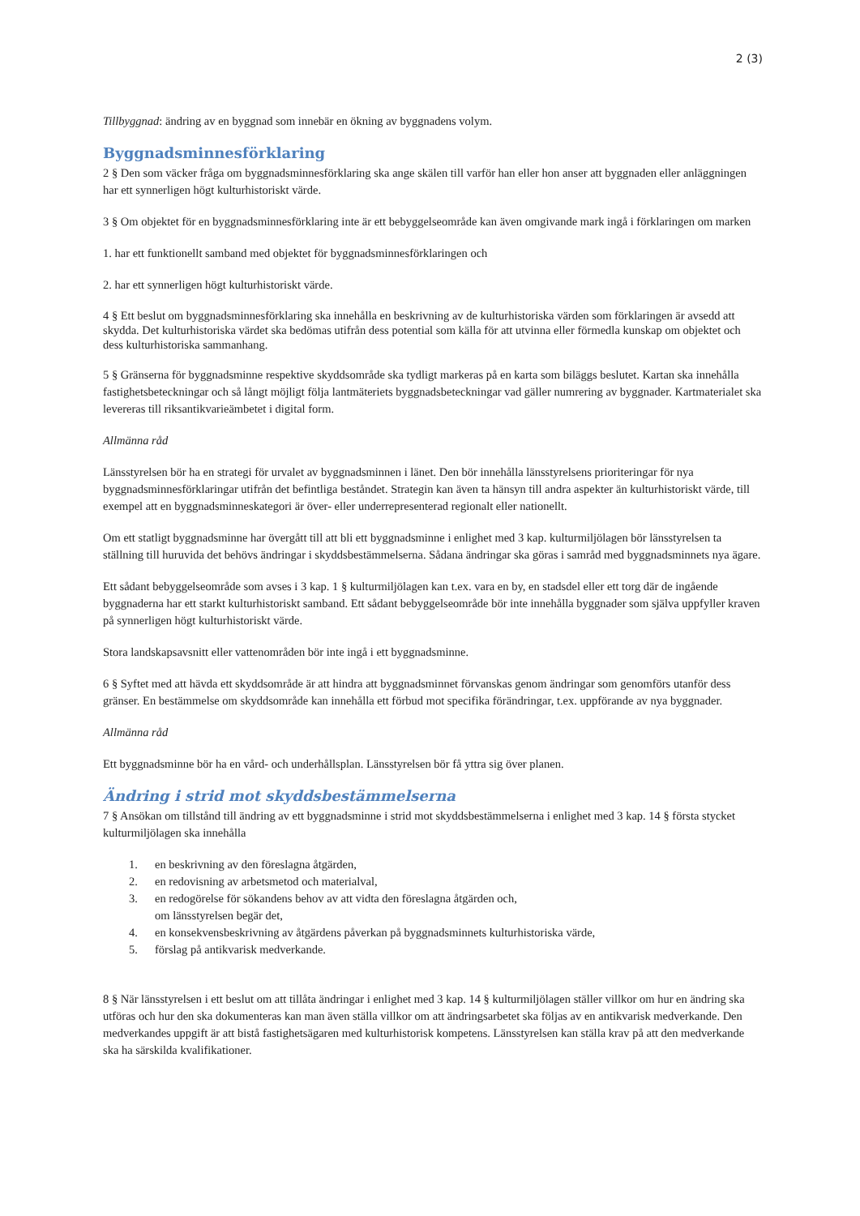2 (3)
Tillbyggnad: ändring av en byggnad som innebär en ökning av byggnadens volym.
Byggnadsminnesförklaring
2 § Den som väcker fråga om byggnadsminnesförklaring ska ange skälen till varför han eller hon anser att byggnaden eller anläggningen har ett synnerligen högt kulturhistoriskt värde.
3 § Om objektet för en byggnadsminnesförklaring inte är ett bebyggelseområde kan även omgivande mark ingå i förklaringen om marken
1. har ett funktionellt samband med objektet för byggnadsminnesförklaringen och
2. har ett synnerligen högt kulturhistoriskt värde.
4 § Ett beslut om byggnadsminnesförklaring ska innehålla en beskrivning av de kulturhistoriska värden som förklaringen är avsedd att skydda. Det kulturhistoriska värdet ska bedömas utifrån dess potential som källa för att utvinna eller förmedla kunskap om objektet och dess kulturhistoriska sammanhang.
5 § Gränserna för byggnadsminne respektive skyddsområde ska tydligt markeras på en karta som biläggs beslutet. Kartan ska innehålla fastighetsbeteckningar och så långt möjligt följa lantmäteriets byggnadsbeteckningar vad gäller numrering av byggnader. Kartmaterialet ska levereras till riksantikvarieämbetet i digital form.
Allmänna råd
Länsstyrelsen bör ha en strategi för urvalet av byggnadsminnen i länet. Den bör innehålla länsstyrelsens prioriteringar för nya byggnadsminnesförklaringar utifrån det befintliga beståndet. Strategin kan även ta hänsyn till andra aspekter än kulturhistoriskt värde, till exempel att en byggnadsminneskategori är över- eller underrepresenterad regionalt eller nationellt.
Om ett statligt byggnadsminne har övergått till att bli ett byggnadsminne i enlighet med 3 kap. kulturmiljölagen bör länsstyrelsen ta ställning till huruvida det behövs ändringar i skyddsbestämmelserna. Sådana ändringar ska göras i samråd med byggnadsminnets nya ägare.
Ett sådant bebyggelseområde som avses i 3 kap. 1 § kulturmiljölagen kan t.ex. vara en by, en stadsdel eller ett torg där de ingående byggnaderna har ett starkt kulturhistoriskt samband. Ett sådant bebyggelseområde bör inte innehålla byggnader som själva uppfyller kraven på synnerligen högt kulturhistoriskt värde.
Stora landskapsavsnitt eller vattenområden bör inte ingå i ett byggnadsminne.
6 § Syftet med att hävda ett skyddsområde är att hindra att byggnadsminnet förvanskas genom ändringar som genomförs utanför dess gränser. En bestämmelse om skyddsområde kan innehålla ett förbud mot specifika förändringar, t.ex. uppförande av nya byggnader.
Allmänna råd
Ett byggnadsminne bör ha en vård- och underhållsplan. Länsstyrelsen bör få yttra sig över planen.
Ändring i strid mot skyddsbestämmelserna
7 § Ansökan om tillstånd till ändring av ett byggnadsminne i strid mot skyddsbestämmelserna i enlighet med 3 kap. 14 § första stycket kulturmiljölagen ska innehålla
1. en beskrivning av den föreslagna åtgärden,
2. en redovisning av arbetsmetod och materialval,
3. en redogörelse för sökandens behov av att vidta den föreslagna åtgärden och,
om länsstyrelsen begär det,
4. en konsekvensbeskrivning av åtgärdens påverkan på byggnadsminnets kulturhistoriska värde,
5. förslag på antikvarisk medverkande.
8 § När länsstyrelsen i ett beslut om att tillåta ändringar i enlighet med 3 kap. 14 § kulturmiljölagen ställer villkor om hur en ändring ska utföras och hur den ska dokumenteras kan man även ställa villkor om att ändringsarbetet ska följas av en antikvarisk medverkande. Den medverkandes uppgift är att bistå fastighetsägaren med kulturhistorisk kompetens. Länsstyrelsen kan ställa krav på att den medverkande ska ha särskilda kvalifikationer.